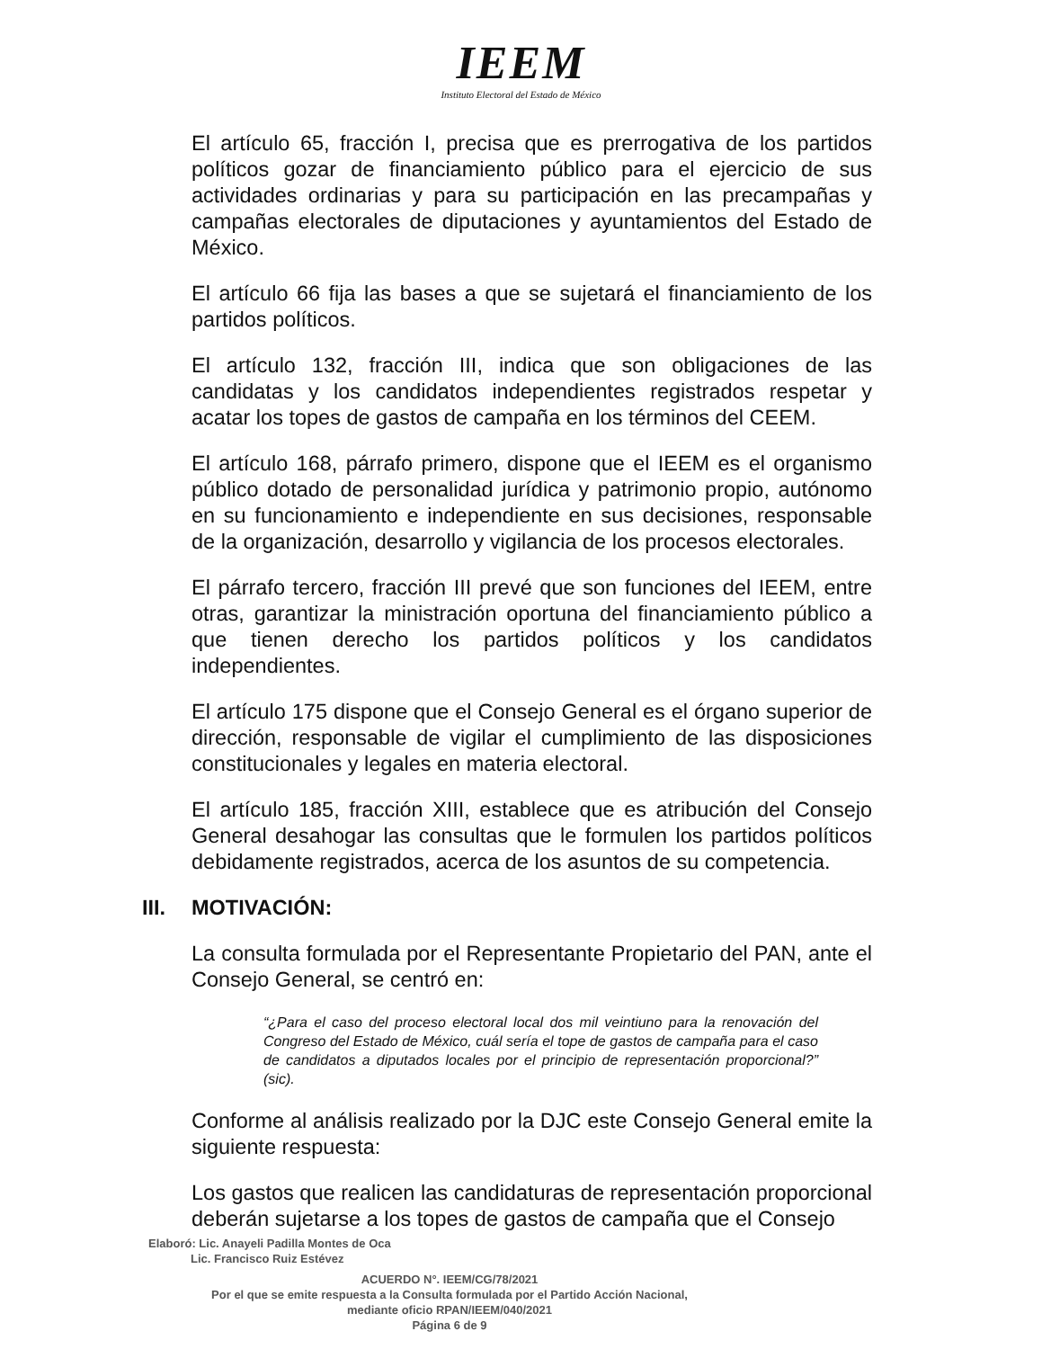IEEM
Instituto Electoral del Estado de México
El artículo 65, fracción I, precisa que es prerrogativa de los partidos políticos gozar de financiamiento público para el ejercicio de sus actividades ordinarias y para su participación en las precampañas y campañas electorales de diputaciones y ayuntamientos del Estado de México.
El artículo 66 fija las bases a que se sujetará el financiamiento de los partidos políticos.
El artículo 132, fracción III, indica que son obligaciones de las candidatas y los candidatos independientes registrados respetar y acatar los topes de gastos de campaña en los términos del CEEM.
El artículo 168, párrafo primero, dispone que el IEEM es el organismo público dotado de personalidad jurídica y patrimonio propio, autónomo en su funcionamiento e independiente en sus decisiones, responsable de la organización, desarrollo y vigilancia de los procesos electorales.
El párrafo tercero, fracción III prevé que son funciones del IEEM, entre otras, garantizar la ministración oportuna del financiamiento público a que tienen derecho los partidos políticos y los candidatos independientes.
El artículo 175 dispone que el Consejo General es el órgano superior de dirección, responsable de vigilar el cumplimiento de las disposiciones constitucionales y legales en materia electoral.
El artículo 185, fracción XIII, establece que es atribución del Consejo General desahogar las consultas que le formulen los partidos políticos debidamente registrados, acerca de los asuntos de su competencia.
III. MOTIVACIÓN:
La consulta formulada por el Representante Propietario del PAN, ante el Consejo General, se centró en:
“¿Para el caso del proceso electoral local dos mil veintiuno para la renovación del Congreso del Estado de México, cuál sería el tope de gastos de campaña para el caso de candidatos a diputados locales por el principio de representación proporcional?” (sic).
Conforme al análisis realizado por la DJC este Consejo General emite la siguiente respuesta:
Los gastos que realicen las candidaturas de representación proporcional deberán sujetarse a los topes de gastos de campaña que el Consejo
Elaboró: Lic. Anayeli Padilla Montes de Oca
Lic. Francisco Ruiz Estévez
ACUERDO N°. IEEM/CG/78/2021
Por el que se emite respuesta a la Consulta formulada por el Partido Acción Nacional,
mediante oficio RPAN/IEEM/040/2021
Página 6 de 9